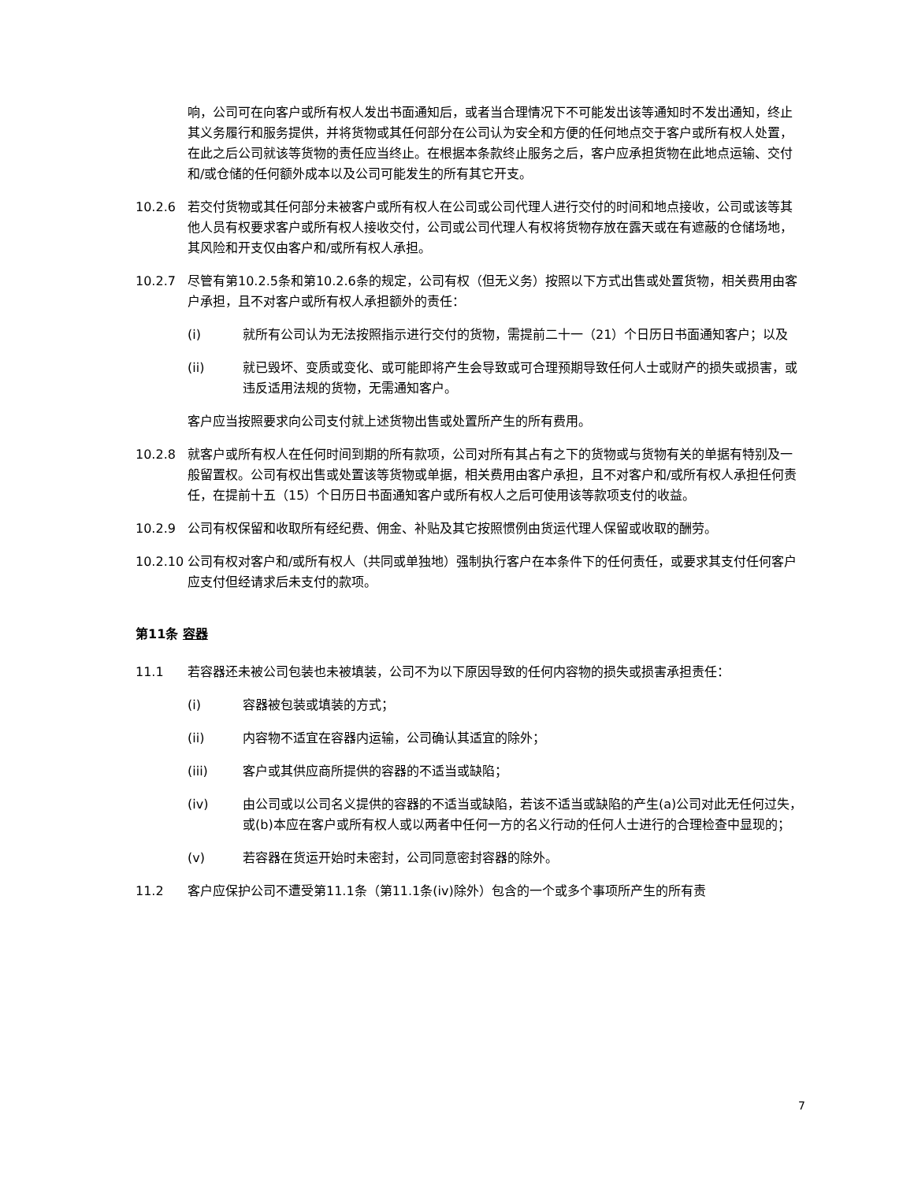响，公司可在向客户或所有权人发出书面通知后，或者当合理情况下不可能发出该等通知时不发出通知，终止其义务履行和服务提供，并将货物或其任何部分在公司认为安全和方便的任何地点交于客户或所有权人处置，在此之后公司就该等货物的责任应当终止。在根据本条款终止服务之后，客户应承担货物在此地点运输、交付和/或仓储的任何额外成本以及公司可能发生的所有其它开支。
10.2.6 若交付货物或其任何部分未被客户或所有权人在公司或公司代理人进行交付的时间和地点接收，公司或该等其他人员有权要求客户或所有权人接收交付，公司或公司代理人有权将货物存放在露天或在有遮蔽的仓储场地，其风险和开支仅由客户和/或所有权人承担。
10.2.7 尽管有第10.2.5条和第10.2.6条的规定，公司有权（但无义务）按照以下方式出售或处置货物，相关费用由客户承担，且不对客户或所有权人承担额外的责任：
(i) 就所有公司认为无法按照指示进行交付的货物，需提前二十一（21）个日历日书面通知客户；以及
(ii) 就已毁坏、变质或变化、或可能即将产生会导致或可合理预期导致任何人士或财产的损失或损害，或违反适用法规的货物，无需通知客户。
客户应当按照要求向公司支付就上述货物出售或处置所产生的所有费用。
10.2.8 就客户或所有权人在任何时间到期的所有款项，公司对所有其占有之下的货物或与货物有关的单据有特别及一般留置权。公司有权出售或处置该等货物或单据，相关费用由客户承担，且不对客户和/或所有权人承担任何责任，在提前十五（15）个日历日书面通知客户或所有权人之后可使用该等款项支付的收益。
10.2.9 公司有权保留和收取所有经纪费、佣金、补贴及其它按照惯例由货运代理人保留或收取的酬劳。
10.2.10
公司有权对客户和/或所有权人（共同或单独地）强制执行客户在本条件下的任何责任，或要求其支付任何客户应支付但经请求后未支付的款项。
第11条 容器
11.1 若容器还未被公司包装也未被填装，公司不为以下原因导致的任何内容物的损失或损害承担责任：
(i) 容器被包装或填装的方式；
(ii) 内容物不适宜在容器内运输，公司确认其适宜的除外；
(iii) 客户或其供应商所提供的容器的不适当或缺陷；
(iv) 由公司或以公司名义提供的容器的不适当或缺陷，若该不适当或缺陷的产生(a)公司对此无任何过失，或(b)本应在客户或所有权人或以两者中任何一方的名义行动的任何人士进行的合理检查中显现的；
(v) 若容器在货运开始时未密封，公司同意密封容器的除外。
11.2 客户应保护公司不遭受第11.1条（第11.1条(iv)除外）包含的一个或多个事项所产生的所有责
7